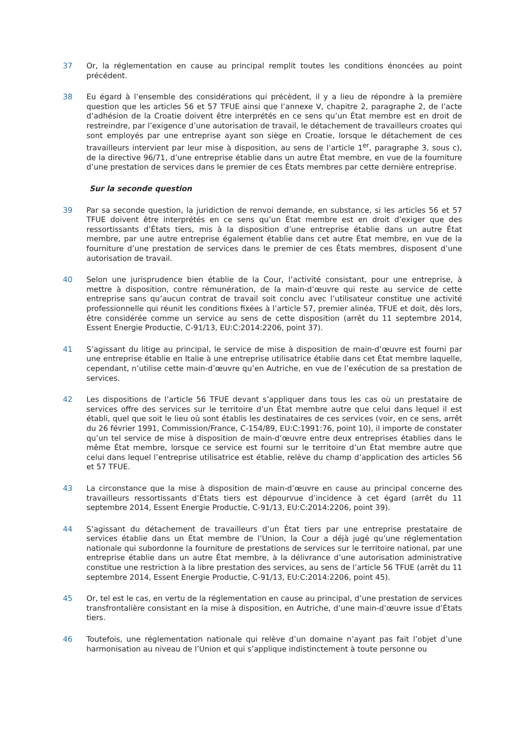37 Or, la réglementation en cause au principal remplit toutes les conditions énoncées au point précédent.
38 Eu égard à l’ensemble des considérations qui précèdent, il y a lieu de répondre à la première question que les articles 56 et 57 TFUE ainsi que l’annexe V, chapitre 2, paragraphe 2, de l’acte d’adhésion de la Croatie doivent être interprétés en ce sens qu’un État membre est en droit de restreindre, par l’exigence d’une autorisation de travail, le détachement de travailleurs croates qui sont employés par une entreprise ayant son siège en Croatie, lorsque le détachement de ces travailleurs intervient par leur mise à disposition, au sens de l’article 1<sup>er</sup>, paragraphe 3, sous c), de la directive 96/71, d’une entreprise établie dans un autre État membre, en vue de la fourniture d’une prestation de services dans le premier de ces États membres par cette dernière entreprise.
Sur la seconde question
39 Par sa seconde question, la juridiction de renvoi demande, en substance, si les articles 56 et 57 TFUE doivent être interprétés en ce sens qu’un État membre est en droit d’exiger que des ressortissants d’États tiers, mis à la disposition d’une entreprise établie dans un autre État membre, par une autre entreprise également établie dans cet autre État membre, en vue de la fourniture d’une prestation de services dans le premier de ces États membres, disposent d’une autorisation de travail.
40 Selon une jurisprudence bien établie de la Cour, l’activité consistant, pour une entreprise, à mettre à disposition, contre rémunération, de la main-d’œuvre qui reste au service de cette entreprise sans qu’aucun contrat de travail soit conclu avec l’utilisateur constitue une activité professionnelle qui réunit les conditions fixées à l’article 57, premier alinéa, TFUE et doit, dès lors, être considérée comme un service au sens de cette disposition (arrêt du 11 septembre 2014, Essent Energie Productie, C-91/13, EU:C:2014:2206, point 37).
41 S’agissant du litige au principal, le service de mise à disposition de main-d’œuvre est fourni par une entreprise établie en Italie à une entreprise utilisatrice établie dans cet État membre laquelle, cependant, n’utilise cette main-d’œuvre qu’en Autriche, en vue de l’exécution de sa prestation de services.
42 Les dispositions de l’article 56 TFUE devant s’appliquer dans tous les cas où un prestataire de services offre des services sur le territoire d’un État membre autre que celui dans lequel il est établi, quel que soit le lieu où sont établis les destinataires de ces services (voir, en ce sens, arrêt du 26 février 1991, Commission/France, C-154/89, EU:C:1991:76, point 10), il importe de constater qu’un tel service de mise à disposition de main-d’œuvre entre deux entreprises établies dans le même État membre, lorsque ce service est fourni sur le territoire d’un État membre autre que celui dans lequel l’entreprise utilisatrice est établie, relève du champ d’application des articles 56 et 57 TFUE.
43 La circonstance que la mise à disposition de main-d’œuvre en cause au principal concerne des travailleurs ressortissants d’États tiers est dépourvue d’incidence à cet égard (arrêt du 11 septembre 2014, Essent Energie Productie, C-91/13, EU:C:2014:2206, point 39).
44 S’agissant du détachement de travailleurs d’un État tiers par une entreprise prestataire de services établie dans un État membre de l’Union, la Cour a déjà jugé qu’une réglementation nationale qui subordonne la fourniture de prestations de services sur le territoire national, par une entreprise établie dans un autre État membre, à la délivrance d’une autorisation administrative constitue une restriction à la libre prestation des services, au sens de l’article 56 TFUE (arrêt du 11 septembre 2014, Essent Energie Productie, C-91/13, EU:C:2014:2206, point 45).
45 Or, tel est le cas, en vertu de la réglementation en cause au principal, d’une prestation de services transfrontalière consistant en la mise à disposition, en Autriche, d’une main-d’œuvre issue d’États tiers.
46 Toutefois, une réglementation nationale qui relève d’un domaine n’ayant pas fait l’objet d’une harmonisation au niveau de l’Union et qui s’applique indistinctement à toute personne ou